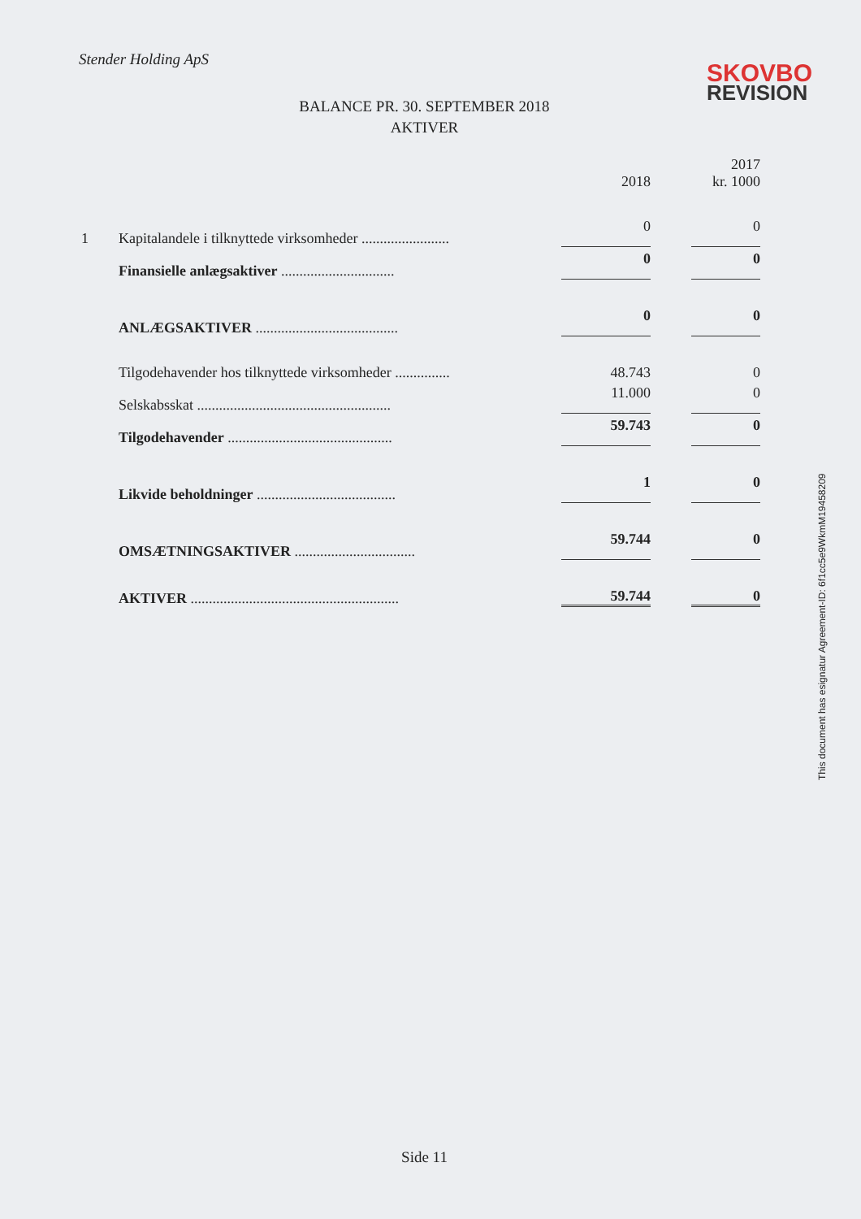Stender Holding ApS
SKOVBO
REVISION
BALANCE PR. 30. SEPTEMBER 2018
AKTIVER
| | | 2018 | 2017 kr. 1000 |
| 1 | Kapitalandele i tilknyttede virksomheder ........................ | 0 | 0 |
| | Finansielle anlægsaktiver ............................... | 0 | 0 |
| | ANLÆGSAKTIVER ....................................... | 0 | 0 |
| | Tilgodehavender hos tilknyttede virksomheder ............... | 48.743 | 0 |
| | Selskabsskat ..................................................... | 11.000 | 0 |
| | Tilgodehavender ............................................. | 59.743 | 0 |
| | Likvide beholdninger ...................................... | 1 | 0 |
| | OMSÆTNINGSAKTIVER ................................. | 59.744 | 0 |
| | AKTIVER ......................................................... | 59.744 | 0 |
This document has esignatur Agreement-ID: 6f1cc5e9WkmM19458209
Side 11